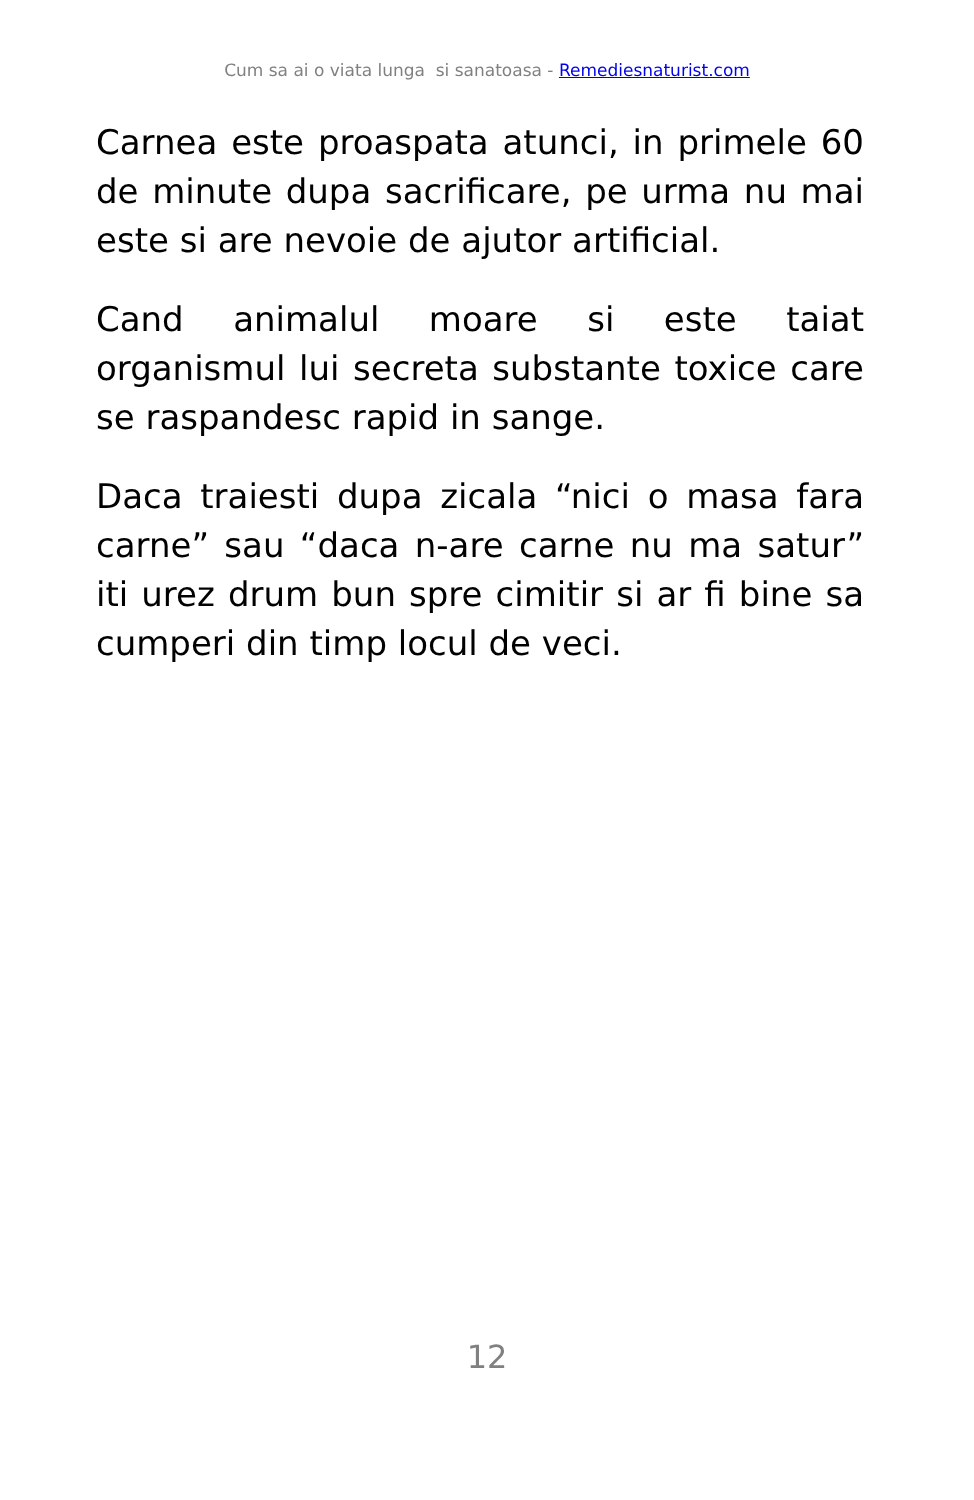Cum sa ai o viata lunga si sanatoasa - Remediesnaturist.com
Carnea este proaspata atunci, in primele 60 de minute dupa sacrificare, pe urma nu mai este si are nevoie de ajutor artificial.
Cand animalul moare si este taiat organismul lui secreta substante toxice care se raspandesc rapid in sange.
Daca traiesti dupa zicala “nici o masa fara carne” sau “daca n-are carne nu ma satur” iti urez drum bun spre cimitir si ar fi bine sa cumperi din timp locul de veci.
12